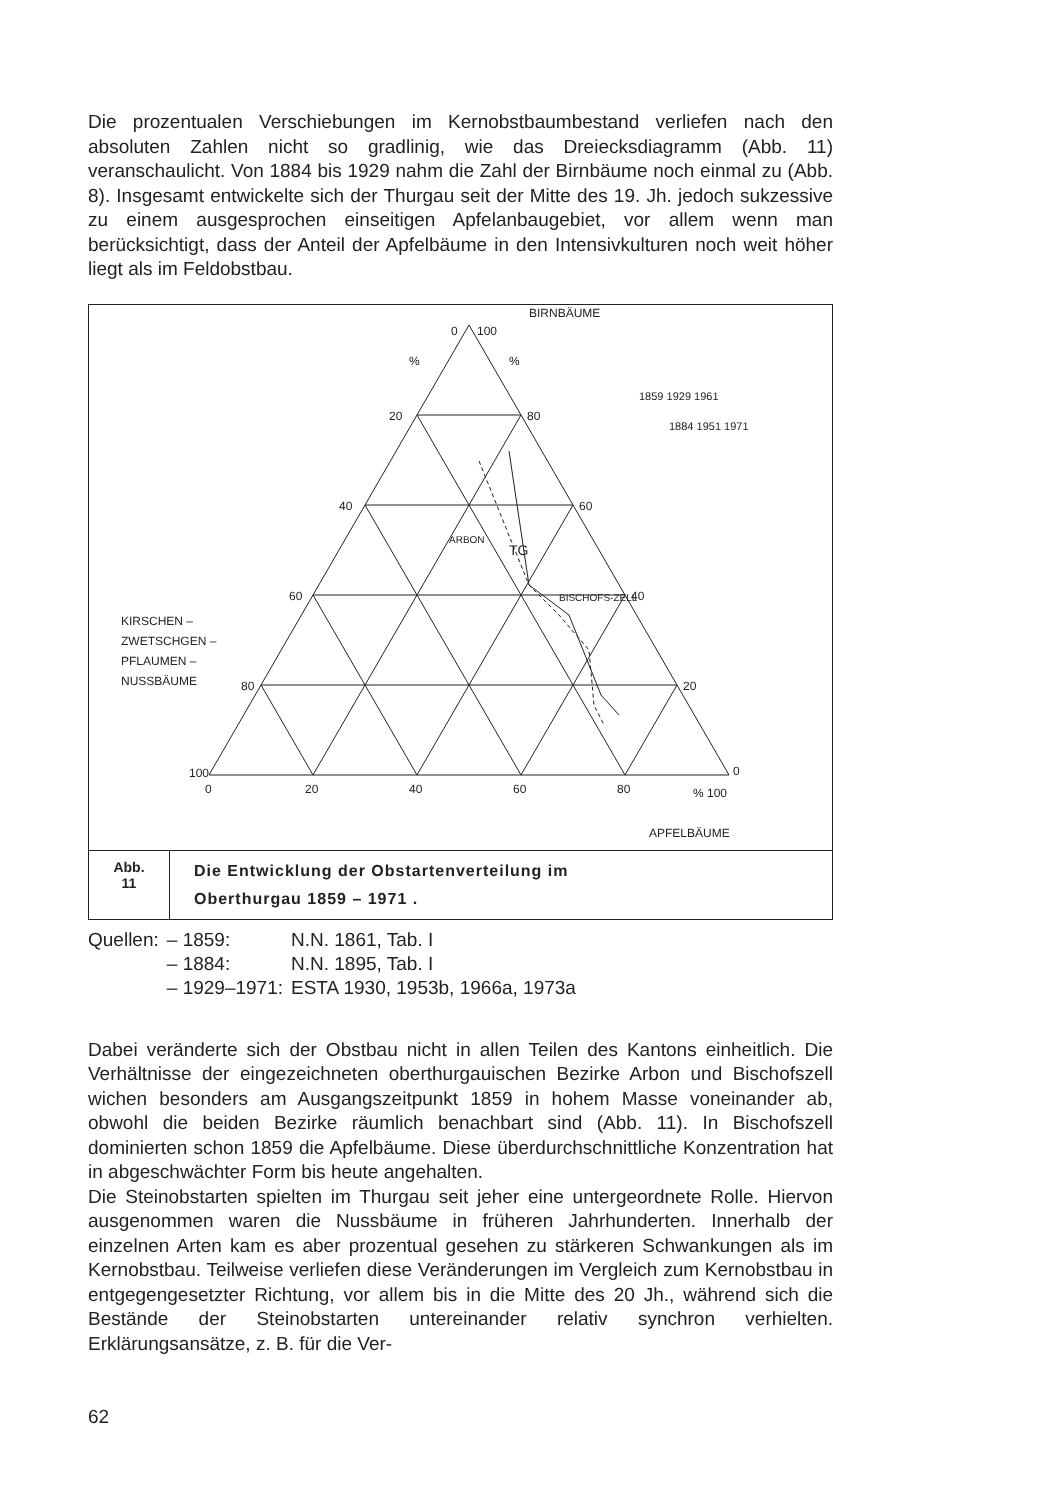Die prozentualen Verschiebungen im Kernobstbaumbestand verliefen nach den absoluten Zahlen nicht so gradlinig, wie das Dreiecksdiagramm (Abb. 11) veranschaulicht. Von 1884 bis 1929 nahm die Zahl der Birnbäume noch einmal zu (Abb. 8). Insgesamt entwickelte sich der Thurgau seit der Mitte des 19. Jh. jedoch sukzessive zu einem ausgesprochen einseitigen Apfelanbaugebiet, vor allem wenn man berücksichtigt, dass der Anteil der Apfelbäume in den Intensivkulturen noch weit höher liegt als im Feldobstbau.
BIRNBÄUME
0
100
%
%
20
80
40
60
60
40
80
20
100
0
0
20
40
60
80
% 100
APFELBÄUME
KIRSCHEN –
ZWETSCHGEN –
PFLAUMEN –
NUSSBÄUME
ARBON
TG
BISCHOFS-ZELL
1859 1929 1961
1884 1951 1971
Abb.
11
Die Entwicklung der Obstartenverteilung im
Oberthurgau 1859 – 1971 .
| Quellen: | – 1859: | N.N. 1861, Tab. I |
| | – 1884: | N.N. 1895, Tab. I |
| | – 1929–1971: | ESTA 1930, 1953b, 1966a, 1973a |
Dabei veränderte sich der Obstbau nicht in allen Teilen des Kantons einheitlich. Die Verhältnisse der eingezeichneten oberthurgauischen Bezirke Arbon und Bischofszell wichen besonders am Ausgangszeitpunkt 1859 in hohem Masse voneinander ab, obwohl die beiden Bezirke räumlich benachbart sind (Abb. 11). In Bischofszell dominierten schon 1859 die Apfelbäume. Diese überdurchschnittliche Konzentration hat in abgeschwächter Form bis heute angehalten.
Die Steinobstarten spielten im Thurgau seit jeher eine untergeordnete Rolle. Hiervon ausgenommen waren die Nussbäume in früheren Jahrhunderten. Innerhalb der einzelnen Arten kam es aber prozentual gesehen zu stärkeren Schwankungen als im Kernobstbau. Teilweise verliefen diese Veränderungen im Vergleich zum Kernobstbau in entgegengesetzter Richtung, vor allem bis in die Mitte des 20 Jh., während sich die Bestände der Steinobstarten untereinander relativ synchron verhielten. Erklärungsansätze, z. B. für die Ver-
62